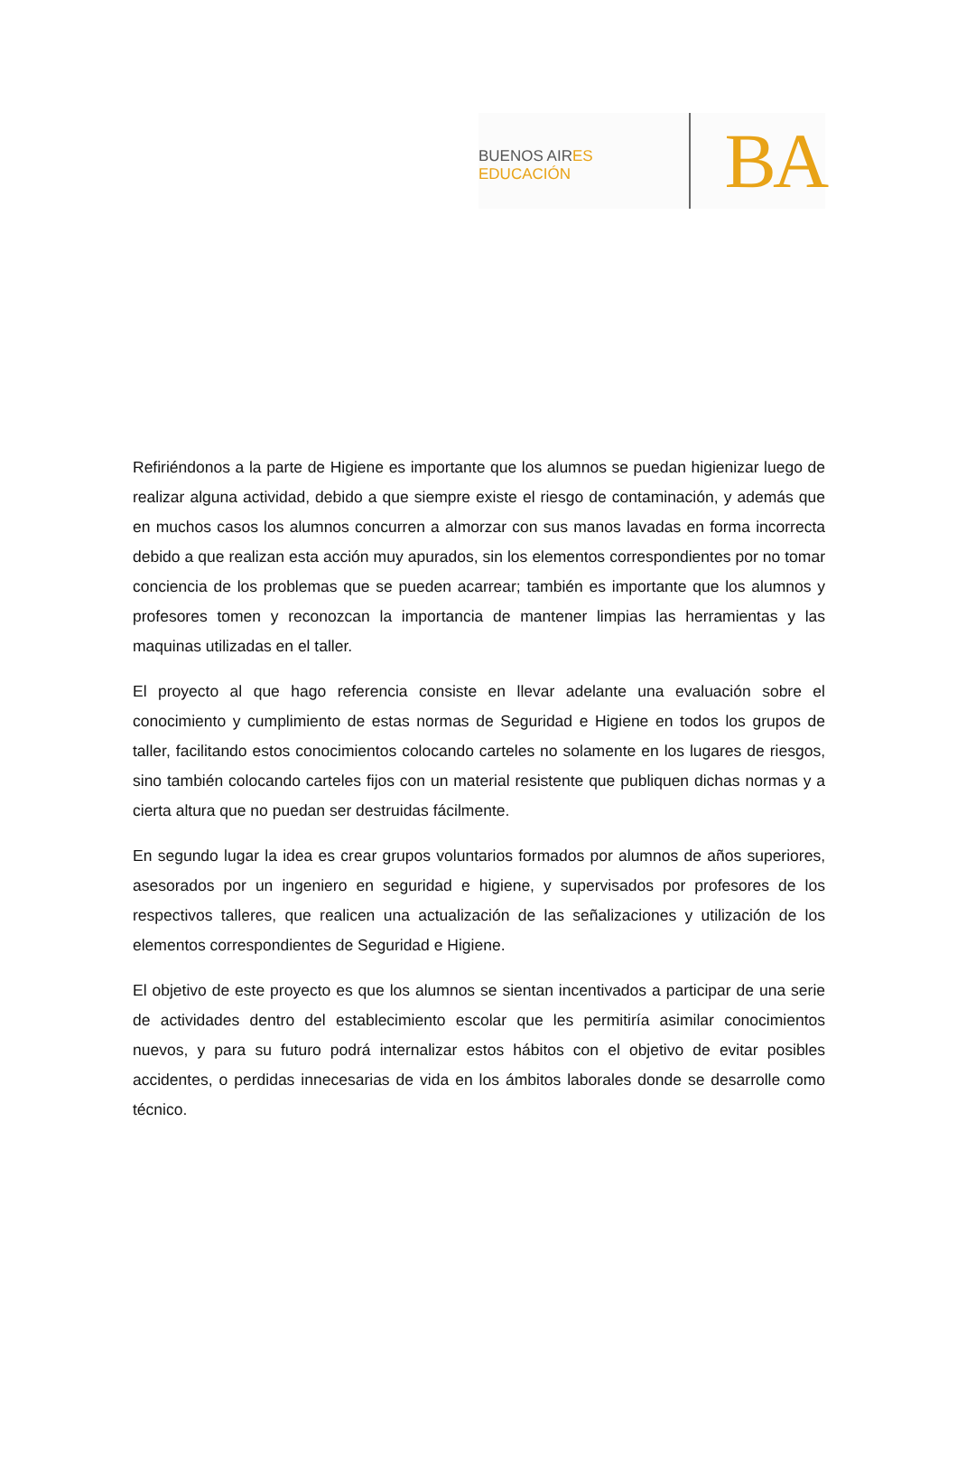BUENOS AIRES EDUCACIÓN
BA
Refiriéndonos a la parte de Higiene es importante que los alumnos se puedan higienizar luego de realizar alguna actividad, debido a que siempre existe el riesgo de contaminación, y además que en muchos casos los alumnos concurren a almorzar con sus manos lavadas en forma incorrecta debido a que realizan esta acción muy apurados, sin los elementos correspondientes por no tomar conciencia de los problemas que se pueden acarrear; también es importante que los alumnos y profesores tomen y reconozcan la importancia de mantener limpias las herramientas y las maquinas utilizadas en el taller.
El proyecto al que hago referencia consiste en llevar adelante una evaluación sobre el conocimiento y cumplimiento de estas normas de Seguridad e Higiene en todos los grupos de taller, facilitando estos conocimientos colocando carteles no solamente en los lugares de riesgos, sino también colocando carteles fijos con un material resistente que publiquen dichas normas y a cierta altura que no puedan ser destruidas fácilmente.
En segundo lugar la idea es crear grupos voluntarios formados por alumnos de años superiores, asesorados por un ingeniero en seguridad e higiene, y supervisados por profesores de los respectivos talleres, que realicen una actualización de las señalizaciones y utilización de los elementos correspondientes de Seguridad e Higiene.
El objetivo de este proyecto es que los alumnos se sientan incentivados a participar de una serie de actividades dentro del establecimiento escolar que les permitiría asimilar conocimientos nuevos, y para su futuro podrá internalizar estos hábitos con el objetivo de evitar posibles accidentes, o perdidas innecesarias de vida en los ámbitos laborales donde se desarrolle como técnico.